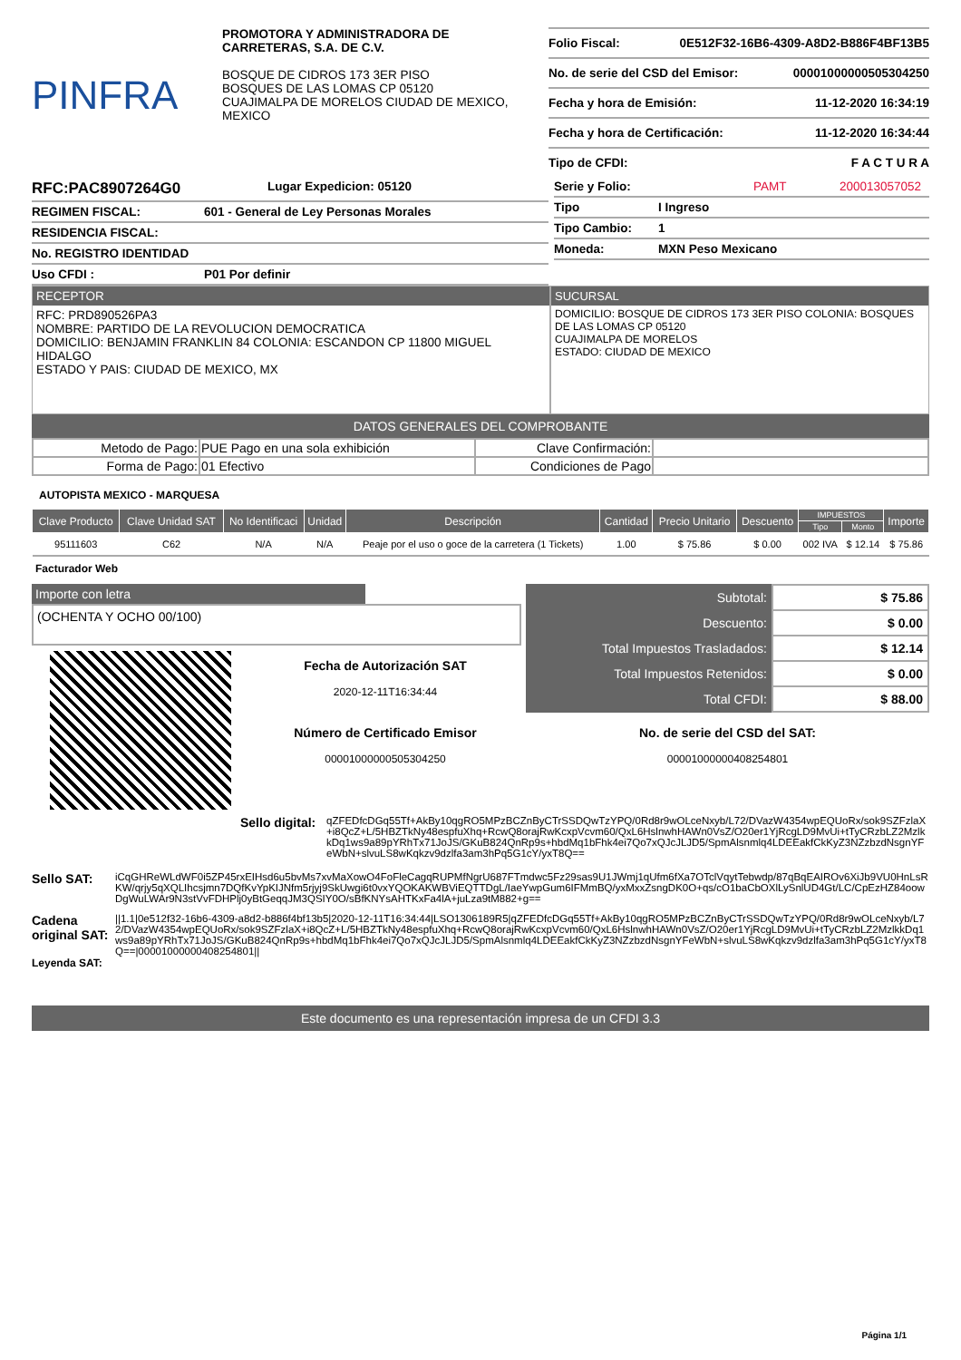PINFRA
PROMOTORA Y ADMINISTRADORA DE CARRETERAS, S.A. DE C.V.
BOSQUE DE CIDROS 173 3ER PISO
BOSQUES DE LAS LOMAS CP 05120
CUAJIMALPA DE MORELOS CIUDAD DE MEXICO, MEXICO
Folio Fiscal: 0E512F32-16B6-4309-A8D2-B886F4BF13B5
No. de serie del CSD del Emisor: 00001000000505304250
Fecha y hora de Emisión: 11-12-2020 16:34:19
Fecha y hora de Certificación: 11-12-2020 16:34:44
Tipo de CFDI: F A C T U R A
RFC:PAC8907264G0 Lugar Expedicion: 05120
REGIMEN FISCAL: 601 - General de Ley Personas Morales
RESIDENCIA FISCAL:
No. REGISTRO IDENTIDAD
Uso CFDI : P01 Por definir
Serie y Folio: PAMT 200013057052
Tipo I Ingreso
Tipo Cambio: 1
Moneda: MXN Peso Mexicano
RECEPTOR
RFC: PRD890526PA3
NOMBRE: PARTIDO DE LA REVOLUCION DEMOCRATICA
DOMICILIO: BENJAMIN FRANKLIN 84 COLONIA: ESCANDON CP 11800 MIGUEL HIDALGO
ESTADO Y PAIS: CIUDAD DE MEXICO, MX
SUCURSAL
DOMICILIO: BOSQUE DE CIDROS 173 3ER PISO COLONIA: BOSQUES DE LAS LOMAS CP 05120
CUAJIMALPA DE MORELOS
ESTADO: CIUDAD DE MEXICO
DATOS GENERALES DEL COMPROBANTE
| Metodo de Pago: | PUE Pago en una sola exhibición | Clave Confirmación: | |
| Forma de Pago: | 01 Efectivo | Condiciones de Pago | |
AUTOPISTA MEXICO - MARQUESA
| Clave Producto | Clave Unidad SAT | No Identificaci | Unidad | Descripción | Cantidad | Precio Unitario | Descuento | IMPUESTOS | | Importe |
| --- | --- | --- | --- | --- | --- | --- | --- | --- | --- | --- |
| | | | | | | | | Tipo | Monto | |
| 95111603 | C62 | N/A | N/A | Peaje por el uso o goce de la carretera (1 Tickets) | 1.00 | $ 75.86 | $ 0.00 | 002 IVA | $ 12.14 | $ 75.86 |
Facturador Web
Importe con letra
(OCHENTA Y OCHO 00/100)
Fecha de Autorización SAT
2020-12-11T16:34:44
Número de Certificado Emisor
00001000000505304250
| Subtotal: | $ 75.86 |
| Descuento: | $ 0.00 |
| Total Impuestos Trasladados: | $ 12.14 |
| Total Impuestos Retenidos: | $ 0.00 |
| Total CFDI: | $ 88.00 |
No. de serie del CSD del SAT:
00001000000408254801
Sello digital:
qZFEDfcDGq55Tf+AkBy10qgRO5MPzBCZnByCTrSSDQwTzYPQ/0Rd8r9wOLceNxyb/L72/DVazW4354wpEQUoRx/sok9SZFzlaX+i8QcZ+L/5HBZTkNy48espfuXhq+RcwQ8orajRwKcxpVcvm60/QxL6HslnwhHAWn0VsZ/O20er1YjRcgLD9MvUi+tTyCRzbLZ2MzlkkDq1ws9a89pYRhTx71JoJS/GKuB824QnRp9s+hbdMq1bFhk4ei7Qo7xQJcJLJD5/SpmAlsnmlq4LDEEakfCkKyZ3NZzbzdNsgnYFeWbN+slvuLS8wKqkzv9dzlfa3am3hPq5G1cY/yxT8Q==
Sello SAT:
iCqGHReWLdWF0i5ZP45rxEIHsd6u5bvMs7xvMaXowO4FoFleCagqRUPMfNgrU687FTmdwc5Fz29sas9U1JWmj1qUfm6fXa7OTclVqytTebwdp/87qBqEAIROv6XiJb9VU0HnLsRKW/qrjy5qXQLIhcsjmn7DQfKvYpKIJNfm5rjyj9SkUwgi6t0vxYQOKAKWBViEQTTDgL/IaeYwpGum6IFMmBQ/yxMxxZsngDK0O+qs/cO1baCbOXlLySnlUD4Gt/LC/CpEzHZ84oowDgWuLWAr9N3stVvFDHPlj0yBtGeqqJM3QSIY0O/sBfKNYsAHTKxFa4lA+juLza9tM882+g==
Cadena original SAT:
Leyenda SAT:
||1.1|0e512f32-16b6-4309-a8d2-b886f4bf13b5|2020-12-11T16:34:44|LSO1306189R5|qZFEDfcDGq55Tf+AkBy10qgRO5MPzBCZnByCTrSSDQwTzYPQ/0Rd8r9wOLceNxyb/L72/DVazW4354wpEQUoRx/sok9SZFzlaX+i8QcZ+L/5HBZTkNy48espfuXhq+RcwQ8orajRwKcxpVcvm60/QxL6HslnwhHAWn0VsZ/O20er1YjRcgLD9MvUi+tTyCRzbLZ2MzlkkDq1ws9a89pYRhTx71JoJS/GKuB824QnRp9s+hbdMq1bFhk4ei7Qo7xQJcJLJD5/SpmAlsnmlq4LDEEakfCkKyZ3NZzbzdNsgnYFeWbN+slvuLS8wKqkzv9dzlfa3am3hPq5G1cY/yxT8Q==|00001000000408254801||
Este documento es una representación impresa de un CFDI 3.3
Página 1/1